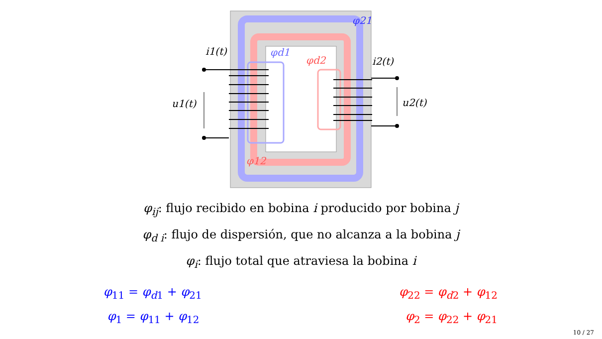φ21
φd1
φd2
φ12
i1(t)
i2(t)
u1(t)
u2(t)
φ<sub>ij</sub>: flujo recibido en bobina i producido por bobina j
φ<sub>d i</sub>: flujo de dispersión, que no alcanza a la bobina j
φ<sub>i</sub>: flujo total que atraviesa la bobina i
φ<sub>11</sub> = φ<sub>d1</sub> + φ<sub>21</sub>
φ<sub>1</sub> = φ<sub>11</sub> + φ<sub>12</sub>
φ<sub>22</sub> = φ<sub>d2</sub> + φ<sub>12</sub>
φ<sub>2</sub> = φ<sub>22</sub> + φ<sub>21</sub>
10 / 27